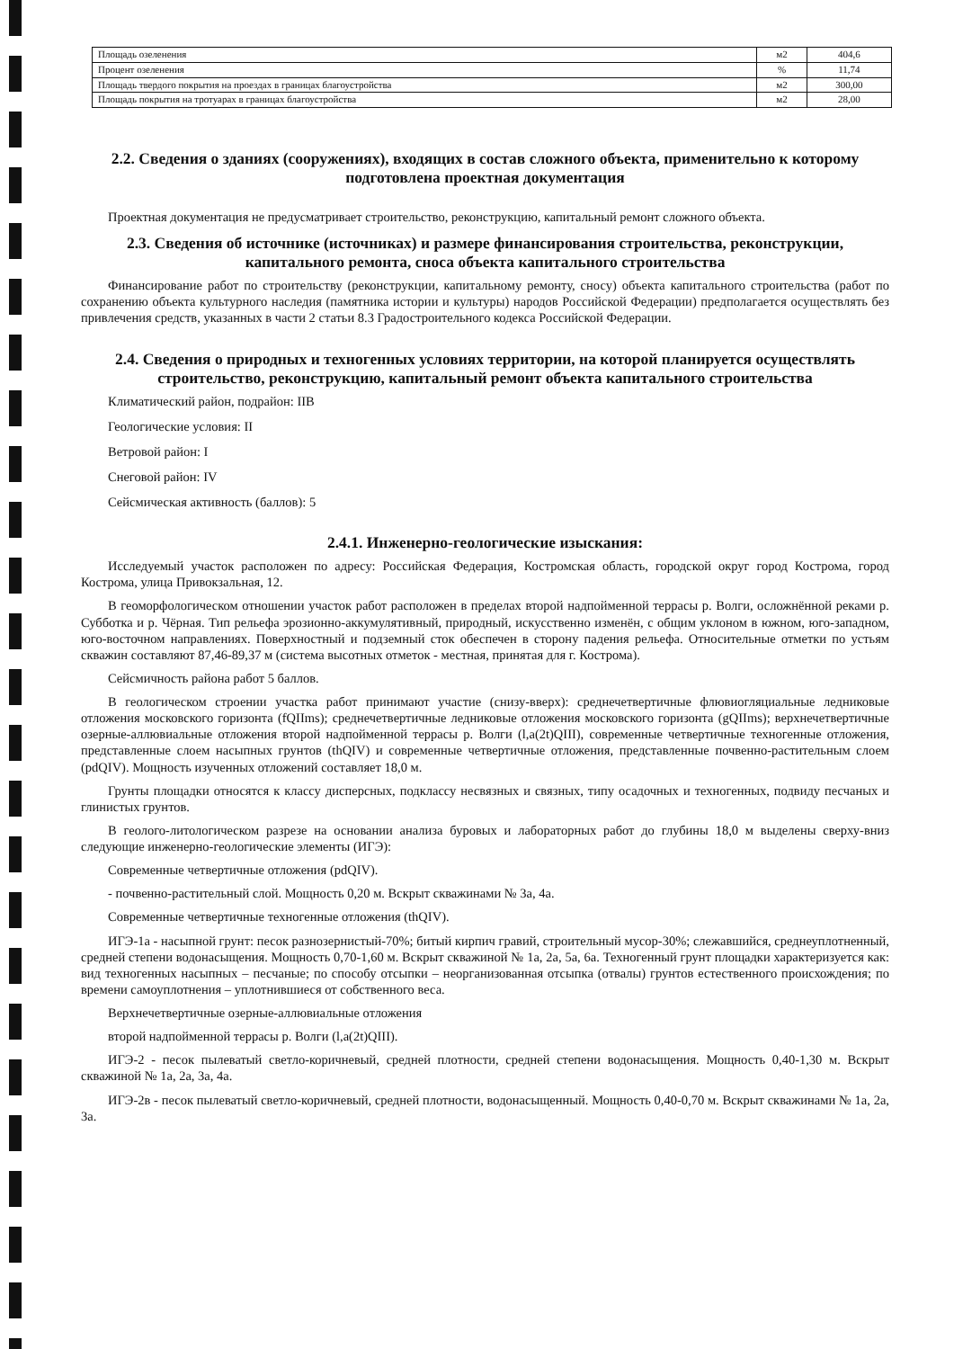| Площадь озеленения | м2 | 404,6 |
| Процент озеленения | % | 11,74 |
| Площадь твердого покрытия на проездах в границах благоустройства | м2 | 300,00 |
| Площадь покрытия на тротуарах в границах благоустройства | м2 | 28,00 |
2.2. Сведения о зданиях (сооружениях), входящих в состав сложного объекта, применительно к которому подготовлена проектная документация
Проектная документация не предусматривает строительство, реконструкцию, капитальный ремонт сложного объекта.
2.3. Сведения об источнике (источниках) и размере финансирования строительства, реконструкции, капитального ремонта, сноса объекта капитального строительства
Финансирование работ по строительству (реконструкции, капитальному ремонту, сносу) объекта капитального строительства (работ по сохранению объекта культурного наследия (памятника истории и культуры) народов Российской Федерации) предполагается осуществлять без привлечения средств, указанных в части 2 статьи 8.3 Градостроительного кодекса Российской Федерации.
2.4. Сведения о природных и техногенных условиях территории, на которой планируется осуществлять строительство, реконструкцию, капитальный ремонт объекта капитального строительства
Климатический район, подрайон: IIВ
Геологические условия: II
Ветровой район: I
Снеговой район: IV
Сейсмическая активность (баллов): 5
2.4.1. Инженерно-геологические изыскания:
Исследуемый участок расположен по адресу: Российская Федерация, Костромская область, городской округ город Кострома, город Кострома, улица Привокзальная, 12.
В геоморфологическом отношении участок работ расположен в пределах второй надпойменной террасы р. Волги, осложнённой реками р. Субботка и р. Чёрная. Тип рельефа эрозионно-аккумулятивный, природный, искусственно изменён, с общим уклоном в южном, юго-западном, юго-восточном направлениях. Поверхностный и подземный сток обеспечен в сторону падения рельефа. Относительные отметки по устьям скважин составляют 87,46-89,37 м (система высотных отметок - местная, принятая для г. Кострома).
Сейсмичность района работ 5 баллов.
В геологическом строении участка работ принимают участие (снизу-вверх): среднечетвертичные флювиогляциальные ледниковые отложения московского горизонта (fQIIms); среднечетвертичные ледниковые отложения московского горизонта (gQIIms); верхнечетвертичные озерные-аллювиальные отложения второй надпойменной террасы р. Волги (l,a(2t)QIII), современные четвертичные техногенные отложения, представленные слоем насыпных грунтов (thQIV) и современные четвертичные отложения, представленные почвенно-растительным слоем (pdQIV). Мощность изученных отложений составляет 18,0 м.
Грунты площадки относятся к классу дисперсных, подклассу несвязных и связных, типу осадочных и техногенных, подвиду песчаных и глинистых грунтов.
В геолого-литологическом разрезе на основании анализа буровых и лабораторных работ до глубины 18,0 м выделены сверху-вниз следующие инженерно-геологические элементы (ИГЭ):
Современные четвертичные отложения (pdQIV).
- почвенно-растительный слой. Мощность 0,20 м. Вскрыт скважинами № 3а, 4а.
Современные четвертичные техногенные отложения (thQIV).
ИГЭ-1а - насыпной грунт: песок разнозернистый-70%; битый кирпич гравий, строительный мусор-30%; слежавшийся, среднеуплотненный, средней степени водонасыщения. Мощность 0,70-1,60 м. Вскрыт скважиной № 1а, 2а, 5а, 6а. Техногенный грунт площадки характеризуется как: вид техногенных насыпных – песчаные; по способу отсыпки – неорганизованная отсыпка (отвалы) грунтов естественного происхождения; по времени самоуплотнения – уплотнившиеся от собственного веса.
Верхнечетвертичные озерные-аллювиальные отложения
второй надпойменной террасы р. Волги (l,a(2t)QIII).
ИГЭ-2 - песок пылеватый светло-коричневый, средней плотности, средней степени водонасыщения. Мощность 0,40-1,30 м. Вскрыт скважиной № 1а, 2а, 3а, 4а.
ИГЭ-2в - песок пылеватый светло-коричневый, средней плотности, водонасыщенный. Мощность 0,40-0,70 м. Вскрыт скважинами № 1а, 2а, 3а.